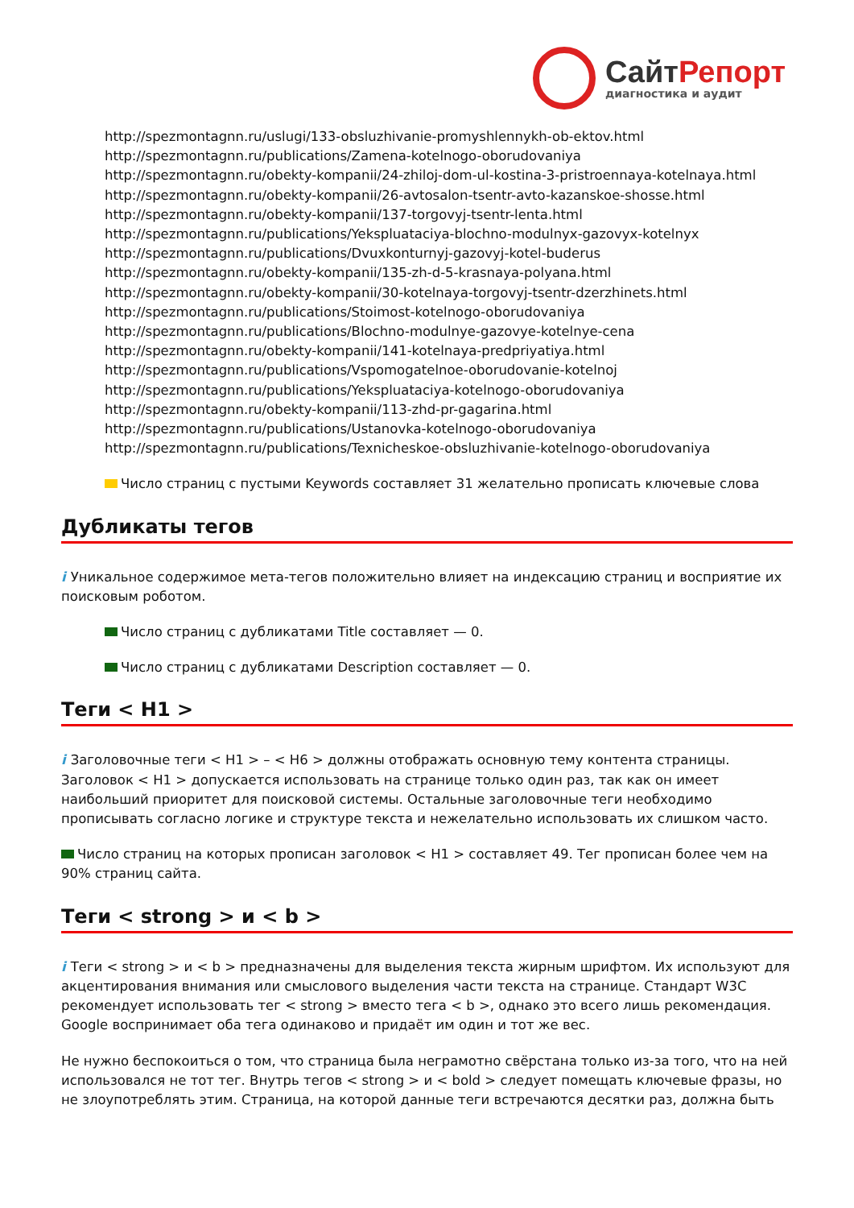Сайт Репорт
диагностика и аудит
http://spezmontagnn.ru/uslugi/133-obsluzhivanie-promyshlennykh-ob-ektov.html
http://spezmontagnn.ru/publications/Zamena-kotelnogo-oborudovaniya
http://spezmontagnn.ru/obekty-kompanii/24-zhiloj-dom-ul-kostina-3-pristroennaya-kotelnaya.html
http://spezmontagnn.ru/obekty-kompanii/26-avtosalon-tsentr-avto-kazanskoe-shosse.html
http://spezmontagnn.ru/obekty-kompanii/137-torgovyj-tsentr-lenta.html
http://spezmontagnn.ru/publications/Yekspluataciya-blochno-modulnyx-gazovyx-kotelnyx
http://spezmontagnn.ru/publications/Dvuxkonturnyj-gazovyj-kotel-buderus
http://spezmontagnn.ru/obekty-kompanii/135-zh-d-5-krasnaya-polyana.html
http://spezmontagnn.ru/obekty-kompanii/30-kotelnaya-torgovyj-tsentr-dzerzhinets.html
http://spezmontagnn.ru/publications/Stoimost-kotelnogo-oborudovaniya
http://spezmontagnn.ru/publications/Blochno-modulnye-gazovye-kotelnye-cena
http://spezmontagnn.ru/obekty-kompanii/141-kotelnaya-predpriyatiya.html
http://spezmontagnn.ru/publications/Vspomogatelnoe-oborudovanie-kotelnoj
http://spezmontagnn.ru/publications/Yekspluataciya-kotelnogo-oborudovaniya
http://spezmontagnn.ru/obekty-kompanii/113-zhd-pr-gagarina.html
http://spezmontagnn.ru/publications/Ustanovka-kotelnogo-oborudovaniya
http://spezmontagnn.ru/publications/Texnicheskoe-obsluzhivanie-kotelnogo-oborudovaniya
Число страниц с пустыми Keywords составляет 31 желательно прописать ключевые слова
Дубликаты тегов
i Уникальное содержимое мета-тегов положительно влияет на индексацию страниц и восприятие их поисковым роботом.
Число страниц с дубликатами Title составляет — 0.
Число страниц с дубликатами Description составляет — 0.
Теги < H1 >
i Заголовочные теги < H1 > – < H6 > должны отображать основную тему контента страницы. Заголовок < H1 > допускается использовать на странице только один раз, так как он имеет наибольший приоритет для поисковой системы. Остальные заголовочные теги необходимо прописывать согласно логике и структуре текста и нежелательно использовать их слишком часто.
Число страниц на которых прописан заголовок < H1 > составляет 49. Тег прописан более чем на 90% страниц сайта.
Теги < strong > и < b >
i Теги < strong > и < b > предназначены для выделения текста жирным шрифтом. Их используют для акцентирования внимания или смыслового выделения части текста на странице. Стандарт W3C рекомендует использовать тег < strong > вместо тега < b >, однако это всего лишь рекомендация. Google воспринимает оба тега одинаково и придаёт им один и тот же вес.
Не нужно беспокоиться о том, что страница была неграмотно свёрстана только из-за того, что на ней использовался не тот тег. Внутрь тегов < strong > и < bold > следует помещать ключевые фразы, но не злоупотреблять этим. Страница, на которой данные теги встречаются десятки раз, должна быть